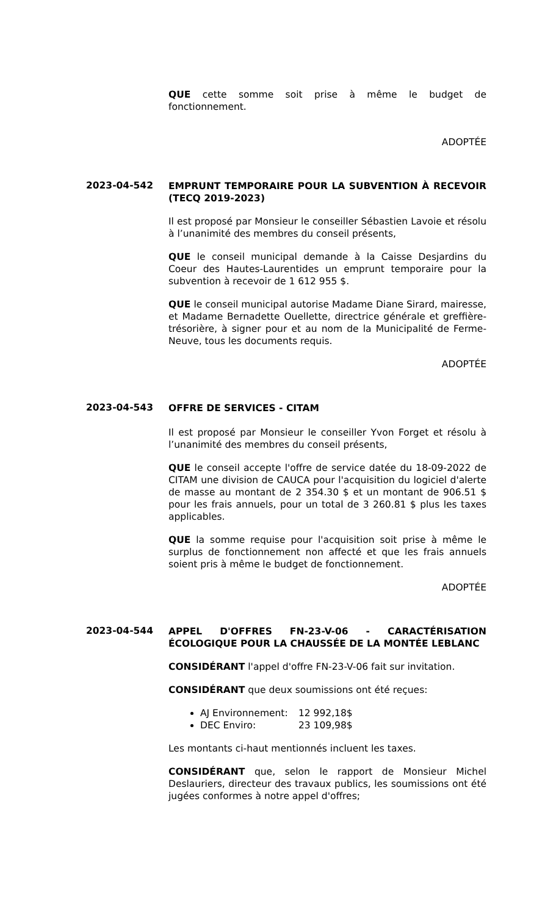QUE cette somme soit prise à même le budget de fonctionnement.
ADOPTÉE
2023-04-542
EMPRUNT TEMPORAIRE POUR LA SUBVENTION À RECEVOIR (TECQ 2019-2023)
Il est proposé par Monsieur le conseiller Sébastien Lavoie et résolu à l’unanimité des membres du conseil présents,
QUE le conseil municipal demande à la Caisse Desjardins du Coeur des Hautes-Laurentides un emprunt temporaire pour la subvention à recevoir de 1 612 955 $.
QUE le conseil municipal autorise Madame Diane Sirard, mairesse, et Madame Bernadette Ouellette, directrice générale et greffière-trésorière, à signer pour et au nom de la Municipalité de Ferme-Neuve, tous les documents requis.
ADOPTÉE
2023-04-543
OFFRE DE SERVICES - CITAM
Il est proposé par Monsieur le conseiller Yvon Forget et résolu à l’unanimité des membres du conseil présents,
QUE le conseil accepte l'offre de service datée du 18-09-2022 de CITAM une division de CAUCA pour l'acquisition du logiciel d'alerte de masse au montant de 2 354.30 $ et un montant de 906.51 $ pour les frais annuels, pour un total de 3 260.81 $ plus les taxes applicables.
QUE la somme requise pour l'acquisition soit prise à même le surplus de fonctionnement non affecté et que les frais annuels soient pris à même le budget de fonctionnement.
ADOPTÉE
2023-04-544
APPEL D'OFFRES FN-23-V-06 - CARACTÉRISATION ÉCOLOGIQUE POUR LA CHAUSSÉE DE LA MONTÉE LEBLANC
CONSIDÉRANT l'appel d'offre FN-23-V-06 fait sur invitation.
CONSIDÉRANT que deux soumissions ont été reçues:
AJ Environnement: 12 992,18$
DEC Enviro: 23 109,98$
Les montants ci-haut mentionnés incluent les taxes.
CONSIDÉRANT que, selon le rapport de Monsieur Michel Deslauriers, directeur des travaux publics, les soumissions ont été jugées conformes à notre appel d'offres;